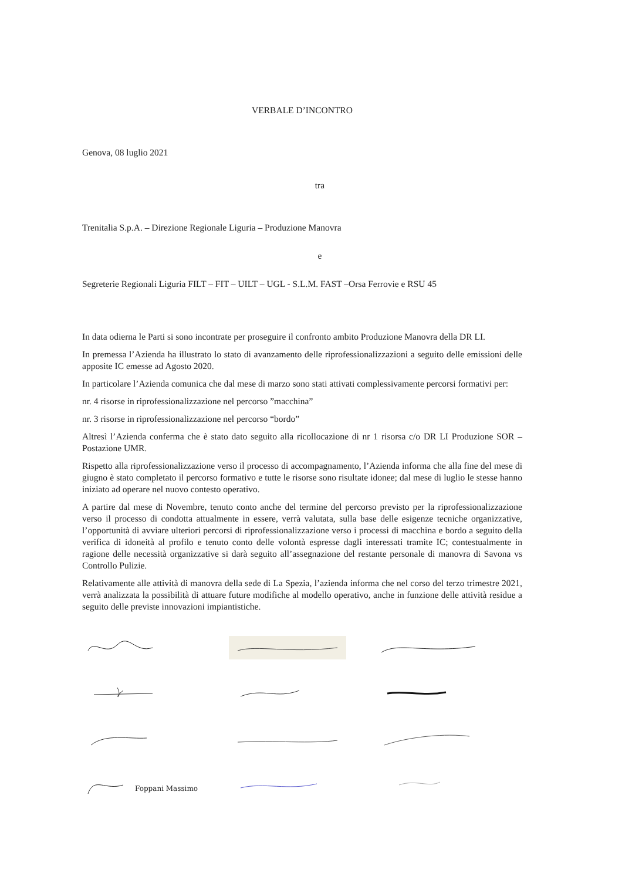VERBALE D’INCONTRO
Genova, 08 luglio 2021
tra
Trenitalia S.p.A. – Direzione Regionale Liguria – Produzione Manovra
e
Segreterie Regionali Liguria FILT – FIT – UILT – UGL - S.L.M. FAST –Orsa Ferrovie e RSU 45
In data odierna le Parti si sono incontrate per proseguire il confronto ambito Produzione Manovra della DR LI.
In premessa l’Azienda ha illustrato lo stato di avanzamento delle riprofessionalizzazioni a seguito delle emissioni delle apposite IC emesse ad Agosto 2020.
In particolare l’Azienda comunica che dal mese di marzo sono stati attivati complessivamente percorsi formativi per:
nr. 4 risorse in riprofessionalizzazione nel percorso ”macchina”
nr. 3 risorse in riprofessionalizzazione nel percorso “bordo”
Altresì l’Azienda conferma che è stato dato seguito alla ricollocazione di nr 1 risorsa c/o DR LI Produzione SOR – Postazione UMR.
Rispetto alla riprofessionalizzazione verso il processo di accompagnamento, l’Azienda informa che alla fine del mese di giugno è stato completato il percorso formativo e tutte le risorse sono risultate idonee; dal mese di luglio le stesse hanno iniziato ad operare nel nuovo contesto operativo.
A partire dal mese di Novembre, tenuto conto anche del termine del percorso previsto per la riprofessionalizzazione verso il processo di condotta attualmente in essere, verrà valutata, sulla base delle esigenze tecniche organizzative, l’opportunità di avviare ulteriori percorsi di riprofessionalizzazione verso i processi di macchina e bordo a seguito della verifica di idoneità al profilo e tenuto conto delle volontà espresse dagli interessati tramite IC; contestualmente in ragione delle necessità organizzative si darà seguito all’assegnazione del restante personale di manovra di Savona vs Controllo Pulizie.
Relativamente alle attività di manovra della sede di La Spezia, l’azienda informa che nel corso del terzo trimestre 2021, verrà analizzata la possibilità di attuare future modifiche al modello operativo, anche in funzione delle attività residue a seguito delle previste innovazioni impiantistiche.
Foppani Massimo